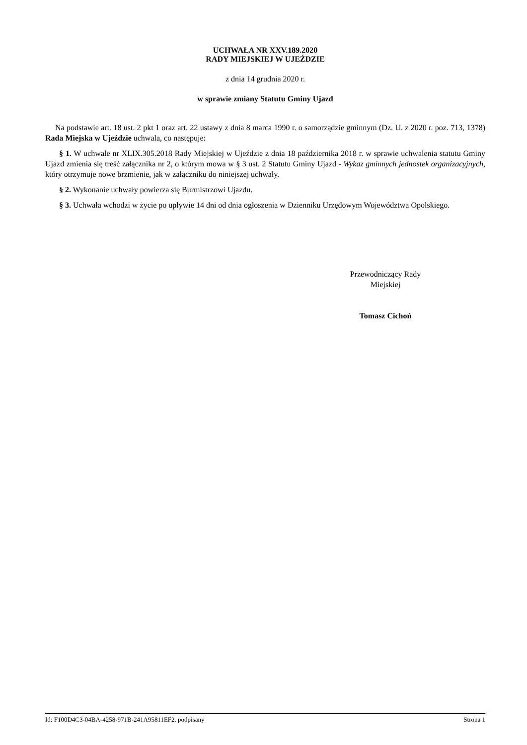UCHWAŁA NR XXV.189.2020
RADY MIEJSKIEJ W UJEŹDZIE
z dnia 14 grudnia 2020 r.
w sprawie zmiany Statutu Gminy Ujazd
Na podstawie art. 18 ust. 2 pkt 1 oraz art. 22 ustawy z dnia 8 marca 1990 r. o samorządzie gminnym (Dz. U. z 2020 r. poz. 713, 1378) Rada Miejska w Ujeździe uchwala, co następuje:
§ 1. W uchwale nr XLIX.305.2018 Rady Miejskiej w Ujeździe z dnia 18 października 2018 r. w sprawie uchwalenia statutu Gminy Ujazd zmienia się treść załącznika nr 2, o którym mowa w § 3 ust. 2 Statutu Gminy Ujazd - Wykaz gminnych jednostek organizacyjnych, który otrzymuje nowe brzmienie, jak w załączniku do niniejszej uchwały.
§ 2. Wykonanie uchwały powierza się Burmistrzowi Ujazdu.
§ 3. Uchwała wchodzi w życie po upływie 14 dni od dnia ogłoszenia w Dzienniku Urzędowym Województwa Opolskiego.
Przewodniczący Rady
Miejskiej
Tomasz Cichoń
Id: F100D4C3-04BA-4258-971B-241A95811EF2. podpisany Strona 1